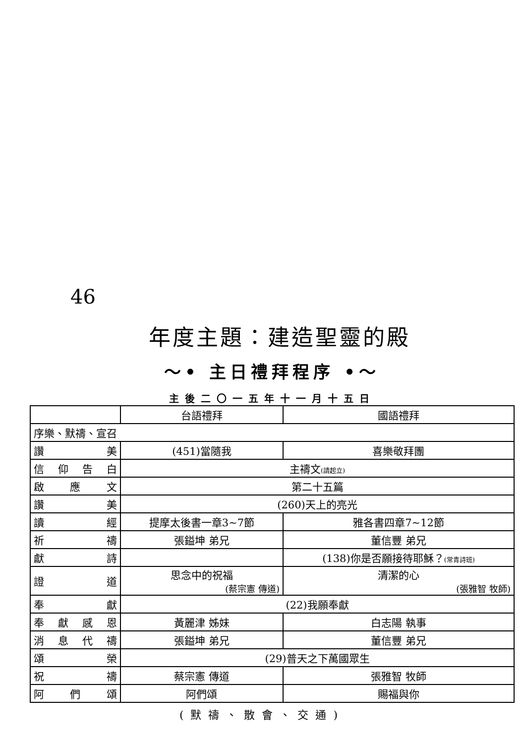46
年度主題：建造聖靈的殿
～• 主日禮拜程序 •～
主後二〇一五年十一月十五日
| | 台語禮拜 | 國語禮拜 |
| 序樂、默禱、宣召 | | |
| 讚 美 | (451)當隨我 | 喜樂敬拜團 |
| 信 仰 告 白 | 主禱文 (請起立) | |
| 啟 應 文 | 第二十五篇 | |
| 讚 美 | (260)天上的亮光 | |
| 讀 經 | 提摩太後書一章3~7節 | 雅各書四章7~12節 |
| 祈 禱 | 張鎰坤 弟兄 | 董信豐 弟兄 |
| 獻 詩 | | (138)你是否願接待耶穌？ (常青詩班) |
| 證 道 | 思念中的祝福 (蔡宗憲 傳道) | 清潔的心 (張雅智 牧師) |
| 奉 獻 | (22)我願奉獻 | |
| 奉 獻 感 恩 | 黃麗津 姊妹 | 白志陽 執事 |
| 消 息 代 禱 | 張鎰坤 弟兄 | 董信豐 弟兄 |
| 頌 榮 | (29)普天之下萬國眾生 | |
| 祝 禱 | 蔡宗憲 傳道 | 張雅智 牧師 |
| 阿 們 頌 | 阿們頌 | 賜福與你 |
(默禱、散會、交通)